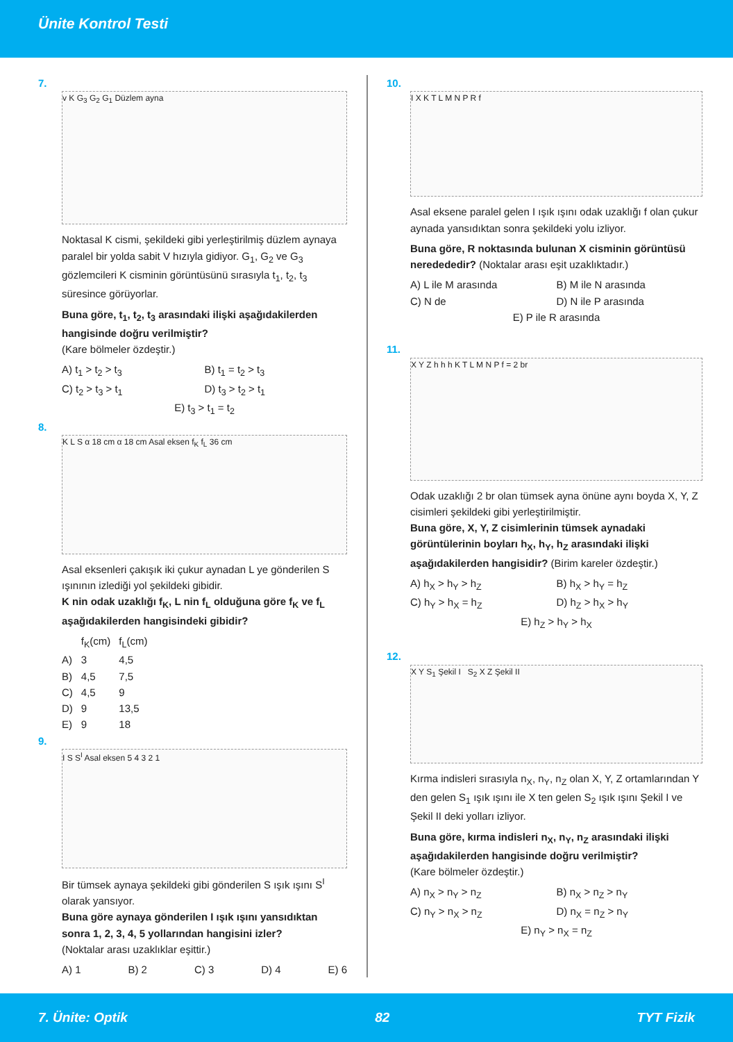Ünite Kontrol Testi
7.
v K G<sub>3</sub> G<sub>2</sub> G<sub>1</sub> Düzlem ayna
Noktasal K cismi, şekildeki gibi yerleştirilmiş düzlem aynaya paralel bir yolda sabit V hızıyla gidiyor. G<sub>1</sub>, G<sub>2</sub> ve G<sub>3</sub> gözlemcileri K cisminin görüntüsünü sırasıyla t<sub>1</sub>, t<sub>2</sub>, t<sub>3</sub> süresince görüyorlar.
Buna göre, t<sub>1</sub>, t<sub>2</sub>, t<sub>3</sub> arasındaki ilişki aşağıdakilerden hangisinde doğru verilmiştir?
(Kare bölmeler özdeştir.)
A) t<sub>1</sub> > t<sub>2</sub> > t<sub>3</sub> B) t<sub>1</sub> = t<sub>2</sub> > t<sub>3</sub> C) t<sub>2</sub> > t<sub>3</sub> > t<sub>1</sub> D) t<sub>3</sub> > t<sub>2</sub> > t<sub>1</sub> E) t<sub>3</sub> > t<sub>1</sub> = t<sub>2</sub>
8.
K L S α 18 cm α 18 cm Asal eksen f<sub>K</sub> f<sub>L</sub> 36 cm
Asal eksenleri çakışık iki çukur aynadan L ye gönderilen S ışınının izlediği yol şekildeki gibidir.
K nin odak uzaklığı f<sub>K</sub>, L nin f<sub>L</sub> olduğuna göre f<sub>K</sub> ve f<sub>L</sub> aşağıdakilerden hangisindeki gibidir?
| | f<sub>K</sub>(cm) | f<sub>L</sub>(cm) |
| --- | --- | --- |
| A) | 3 | 4,5 |
| B) | 4,5 | 7,5 |
| C) | 4,5 | 9 |
| D) | 9 | 13,5 |
| E) | 9 | 18 |
9.
I S S<sup>I</sup> Asal eksen 5 4 3 2 1
Bir tümsek aynaya şekildeki gibi gönderilen S ışık ışını S<sup>I</sup> olarak yansıyor.
Buna göre aynaya gönderilen I ışık ışını yansıdıktan sonra 1, 2, 3, 4, 5 yollarından hangisini izler?
(Noktalar arası uzaklıklar eşittir.)
A) 1 B) 2 C) 3 D) 4 E) 6
10.
I X K T L M N P R f
Asal eksene paralel gelen I ışık ışını odak uzaklığı f olan çukur aynada yansıdıktan sonra şekildeki yolu izliyor.
Buna göre, R noktasında bulunan X cisminin görüntüsü neredededir? (Noktalar arası eşit uzaklıktadır.)
A) L ile M arasında B) M ile N arasında C) N de D) N ile P arasında E) P ile R arasında
11.
X Y Z h h h K T L M N P f = 2 br
Odak uzaklığı 2 br olan tümsek ayna önüne aynı boyda X, Y, Z cisimleri şekildeki gibi yerleştirilmiştir.
Buna göre, X, Y, Z cisimlerinin tümsek aynadaki görüntülerinin boyları h<sub>X</sub>, h<sub>Y</sub>, h<sub>Z</sub> arasındaki ilişki aşağıdakilerden hangisidir? (Birim kareler özdeştir.)
A) h<sub>X</sub> > h<sub>Y</sub> > h<sub>Z</sub> B) h<sub>X</sub> > h<sub>Y</sub> = h<sub>Z</sub> C) h<sub>Y</sub> > h<sub>X</sub> = h<sub>Z</sub> D) h<sub>Z</sub> > h<sub>X</sub> > h<sub>Y</sub> E) h<sub>Z</sub> > h<sub>Y</sub> > h<sub>X</sub>
12.
X Y S<sub>1</sub> Şekil I S<sub>2</sub> X Z Şekil II
Kırma indisleri sırasıyla n<sub>X</sub>, n<sub>Y</sub>, n<sub>Z</sub> olan X, Y, Z ortamlarından Y den gelen S<sub>1</sub> ışık ışını ile X ten gelen S<sub>2</sub> ışık ışını Şekil I ve Şekil II deki yolları izliyor.
Buna göre, kırma indisleri n<sub>X</sub>, n<sub>Y</sub>, n<sub>Z</sub> arasındaki ilişki aşağıdakilerden hangisinde doğru verilmiştir?
(Kare bölmeler özdeştir.)
A) n<sub>X</sub> > n<sub>Y</sub> > n<sub>Z</sub> B) n<sub>X</sub> > n<sub>Z</sub> > n<sub>Y</sub> C) n<sub>Y</sub> > n<sub>X</sub> > n<sub>Z</sub> D) n<sub>X</sub> = n<sub>Z</sub> > n<sub>Y</sub> E) n<sub>Y</sub> > n<sub>X</sub> = n<sub>Z</sub>
7. Ünite: Optik 82 TYT Fizik